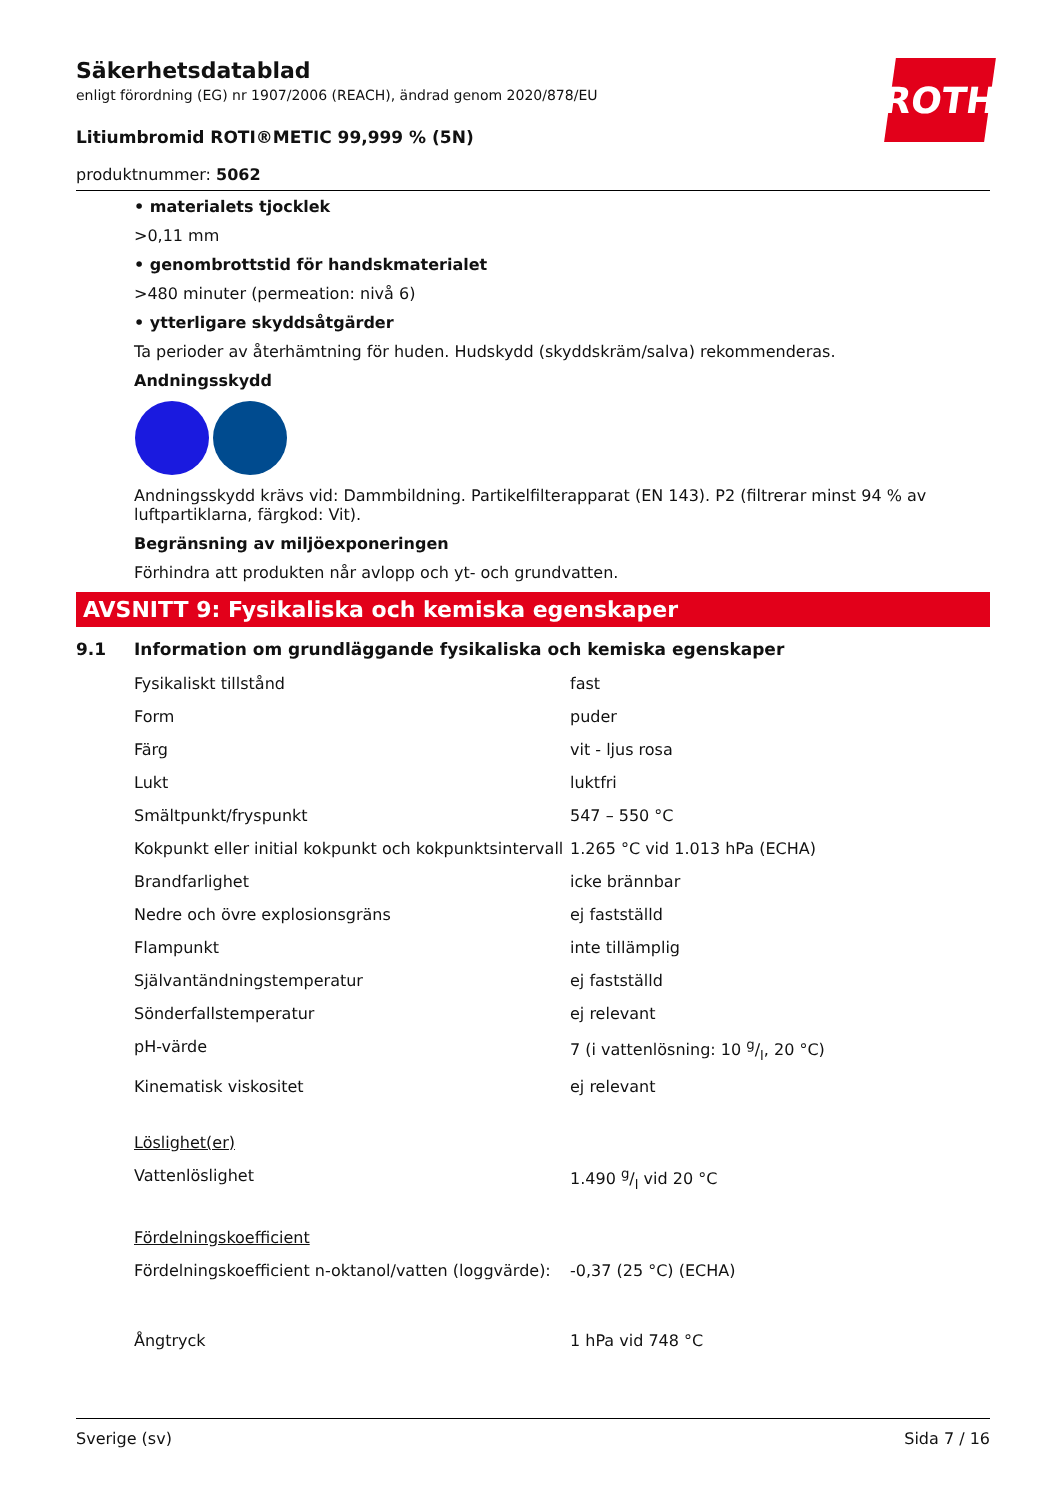ROTH
Säkerhetsdatablad
enligt förordning (EG) nr 1907/2006 (REACH), ändrad genom 2020/878/EU
Litiumbromid ROTI®METIC 99,999 % (5N)
produktnummer: 5062
• materialets tjocklek
>0,11 mm
• genombrottstid för handskmaterialet
>480 minuter (permeation: nivå 6)
• ytterligare skyddsåtgärder
Ta perioder av återhämtning för huden. Hudskydd (skyddskräm/salva) rekommenderas.
Andningsskydd
Andningsskydd krävs vid: Dammbildning. Partikelfilterapparat (EN 143). P2 (filtrerar minst 94 % av luftpartiklarna, färgkod: Vit).
Begränsning av miljöexponeringen
Förhindra att produkten når avlopp och yt- och grundvatten.
AVSNITT 9: Fysikaliska och kemiska egenskaper
9.1 Information om grundläggande fysikaliska och kemiska egenskaper
| Fysikaliskt tillstånd | fast |
| Form | puder |
| Färg | vit - ljus rosa |
| Lukt | luktfri |
| Smältpunkt/fryspunkt | 547 – 550 °C |
| Kokpunkt eller initial kokpunkt och kokpunktsintervall | 1.265 °C vid 1.013 hPa (ECHA) |
| Brandfarlighet | icke brännbar |
| Nedre och övre explosionsgräns | ej fastställd |
| Flampunkt | inte tillämplig |
| Självantändningstemperatur | ej fastställd |
| Sönderfallstemperatur | ej relevant |
| pH-värde | 7 (i vattenlösning: 10 g/l, 20 °C) |
| Kinematisk viskositet | ej relevant |
| Löslighet(er) | |
| Vattenlöslighet | 1.490 g/l vid 20 °C |
| Fördelningskoefficient | |
| Fördelningskoefficient n-oktanol/vatten (loggvärde): | -0,37 (25 °C) (ECHA) |
| Ångtryck | 1 hPa vid 748 °C |
Sverige (sv) Sida 7 / 16